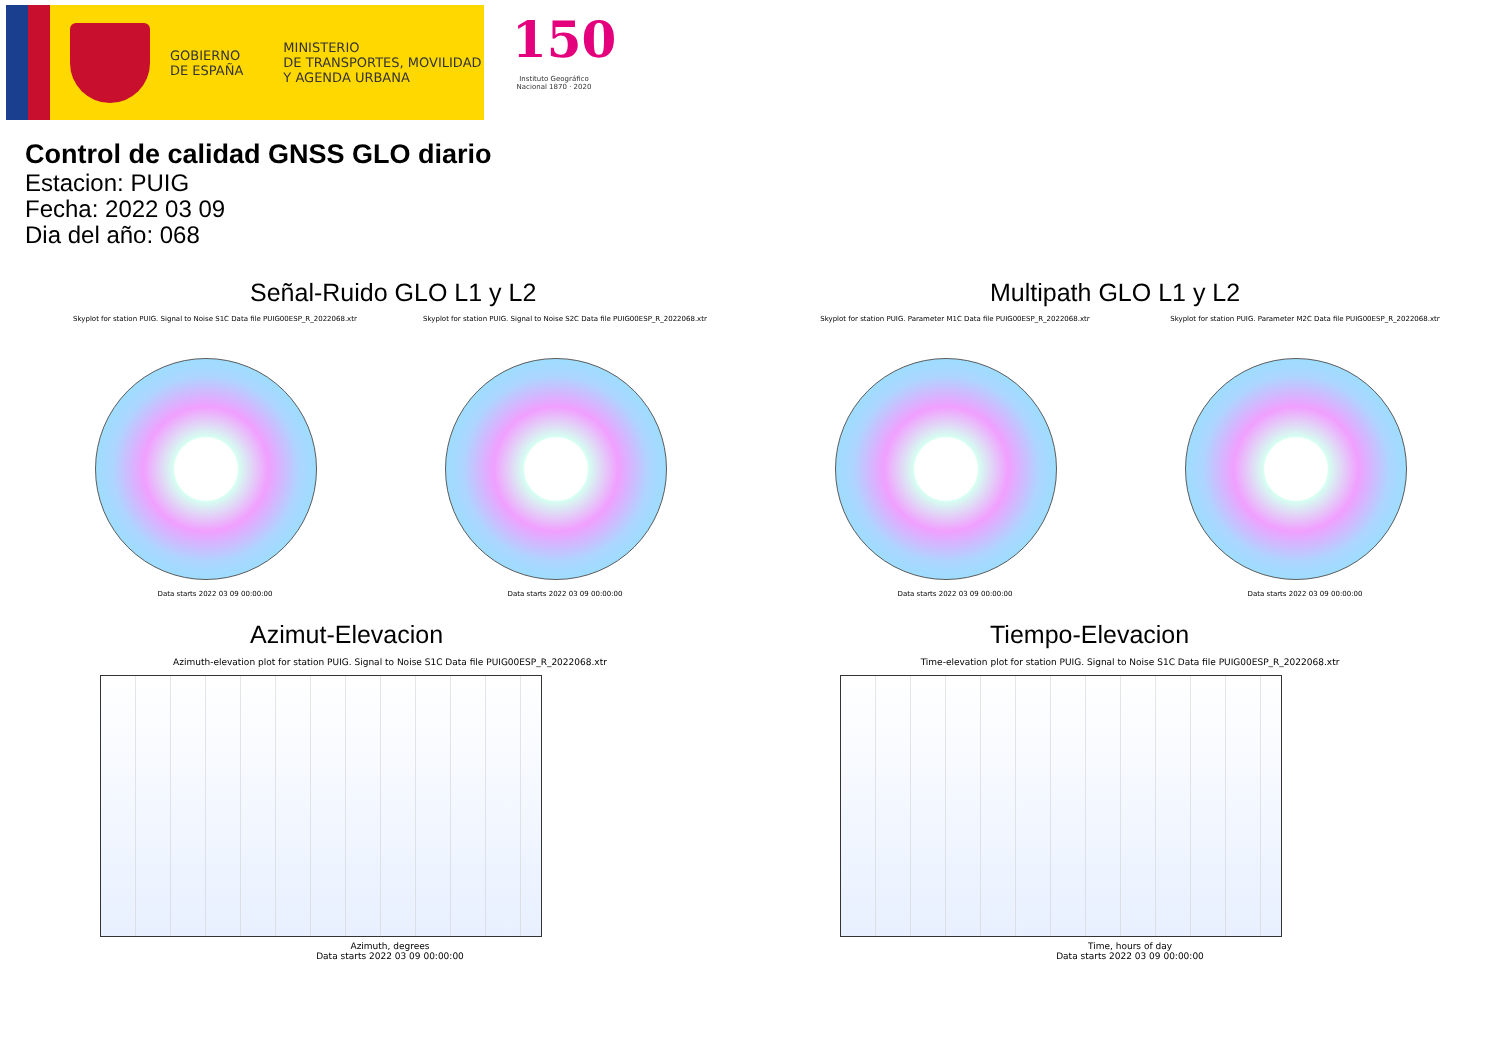GOBIERNO
DE ESPAÑA
MINISTERIO
DE TRANSPORTES, MOVILIDAD
Y AGENDA URBANA
150
Instituto Geográfico
Nacional 1870 · 2020
Control de calidad GNSS GLO diario
Estacion: PUIG
Fecha: 2022 03 09
Dia del año: 068
Señal-Ruido GLO L1 y L2
Skyplot for station PUIG. Signal to Noise S1C Data file PUIG00ESP_R_2022068.xtr
Data starts 2022 03 09 00:00:00
Skyplot for station PUIG. Signal to Noise S2C Data file PUIG00ESP_R_2022068.xtr
Data starts 2022 03 09 00:00:00
Multipath GLO L1 y L2
Skyplot for station PUIG. Parameter M1C Data file PUIG00ESP_R_2022068.xtr
Data starts 2022 03 09 00:00:00
Skyplot for station PUIG. Parameter M2C Data file PUIG00ESP_R_2022068.xtr
Data starts 2022 03 09 00:00:00
Azimut-Elevacion
Azimuth-elevation plot for station PUIG. Signal to Noise S1C Data file PUIG00ESP_R_2022068.xtr
Azimuth, degrees
Data starts 2022 03 09 00:00:00
Tiempo-Elevacion
Time-elevation plot for station PUIG. Signal to Noise S1C Data file PUIG00ESP_R_2022068.xtr
Time, hours of day
Data starts 2022 03 09 00:00:00